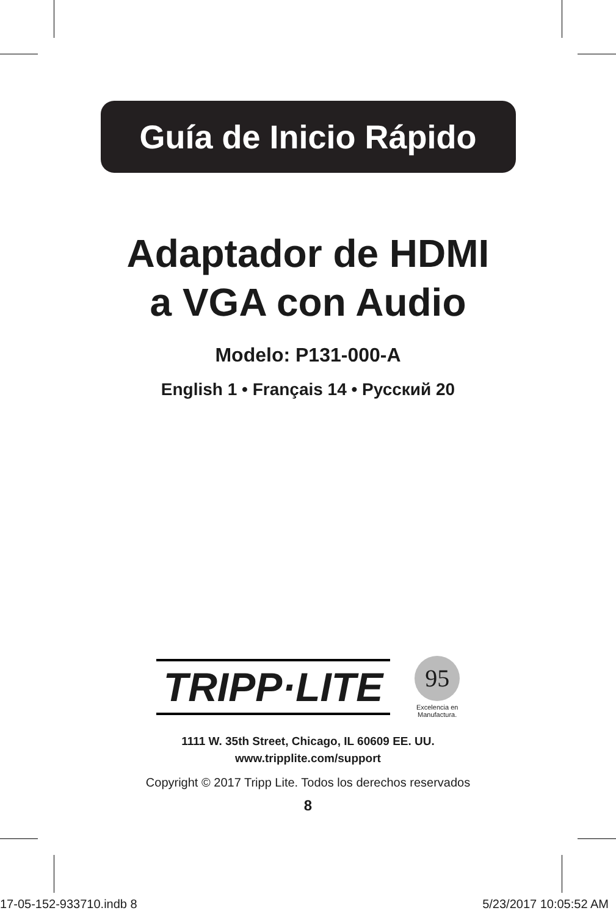Guía de Inicio Rápido
Adaptador de HDMI
a VGA con Audio
Modelo: P131-000-A
English 1 • Français 14 • Русский 20
TRIPP·LITE
95
Excelencia en
Manufactura.
1111 W. 35th Street, Chicago, IL 60609 EE. UU.
www.tripplite.com/support
Copyright © 2017 Tripp Lite. Todos los derechos reservados
8
17-05-152-933710.indb 8 5/23/2017 10:05:52 AM